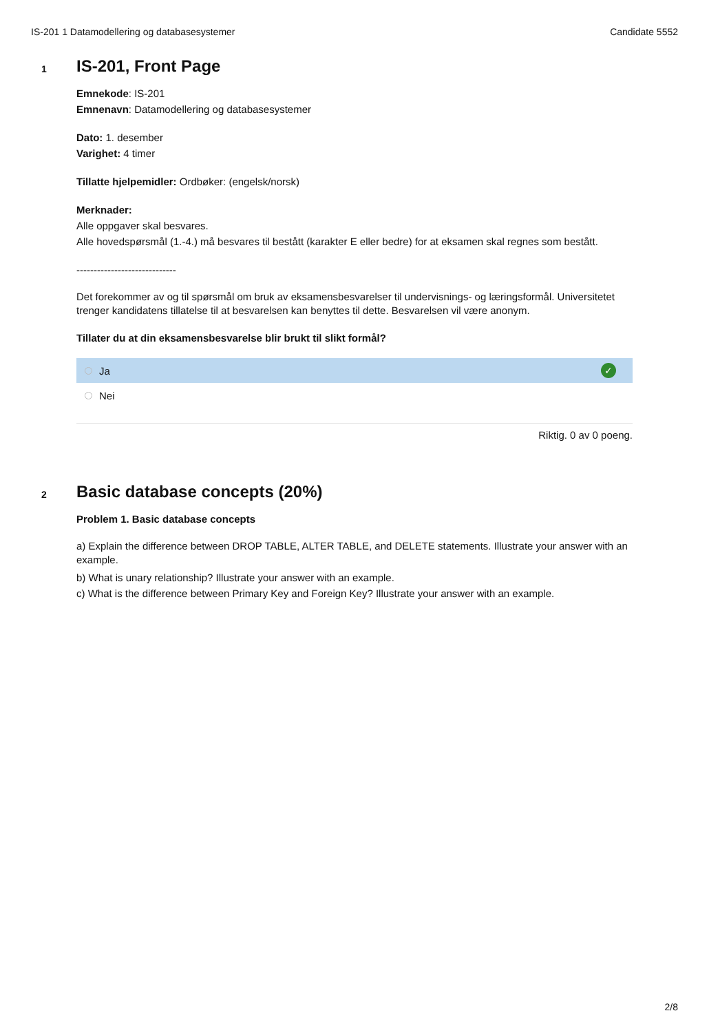IS-201 1 Datamodellering og databasesystemer Candidate 5552
1
IS-201, Front Page
Emnekode: IS-201
Emnenavn: Datamodellering og databasesystemer
Dato: 1. desember
Varighet: 4 timer
Tillatte hjelpemidler: Ordbøker: (engelsk/norsk)
Merknader:
Alle oppgaver skal besvares.
Alle hovedspørsmål (1.-4.) må besvares til bestått (karakter E eller bedre) for at eksamen skal regnes som bestått.
-----------------------------
Det forekommer av og til spørsmål om bruk av eksamensbesvarelser til undervisnings- og læringsformål. Universitetet trenger kandidatens tillatelse til at besvarelsen kan benyttes til dette. Besvarelsen vil være anonym.
Tillater du at din eksamensbesvarelse blir brukt til slikt formål?
Ja ✓
Nei
Riktig. 0 av 0 poeng.
2
Basic database concepts (20%)
Problem 1. Basic database concepts
a) Explain the difference between DROP TABLE, ALTER TABLE, and DELETE statements. Illustrate your answer with an example.
b) What is unary relationship? Illustrate your answer with an example.
c) What is the difference between Primary Key and Foreign Key? Illustrate your answer with an example.
2/8